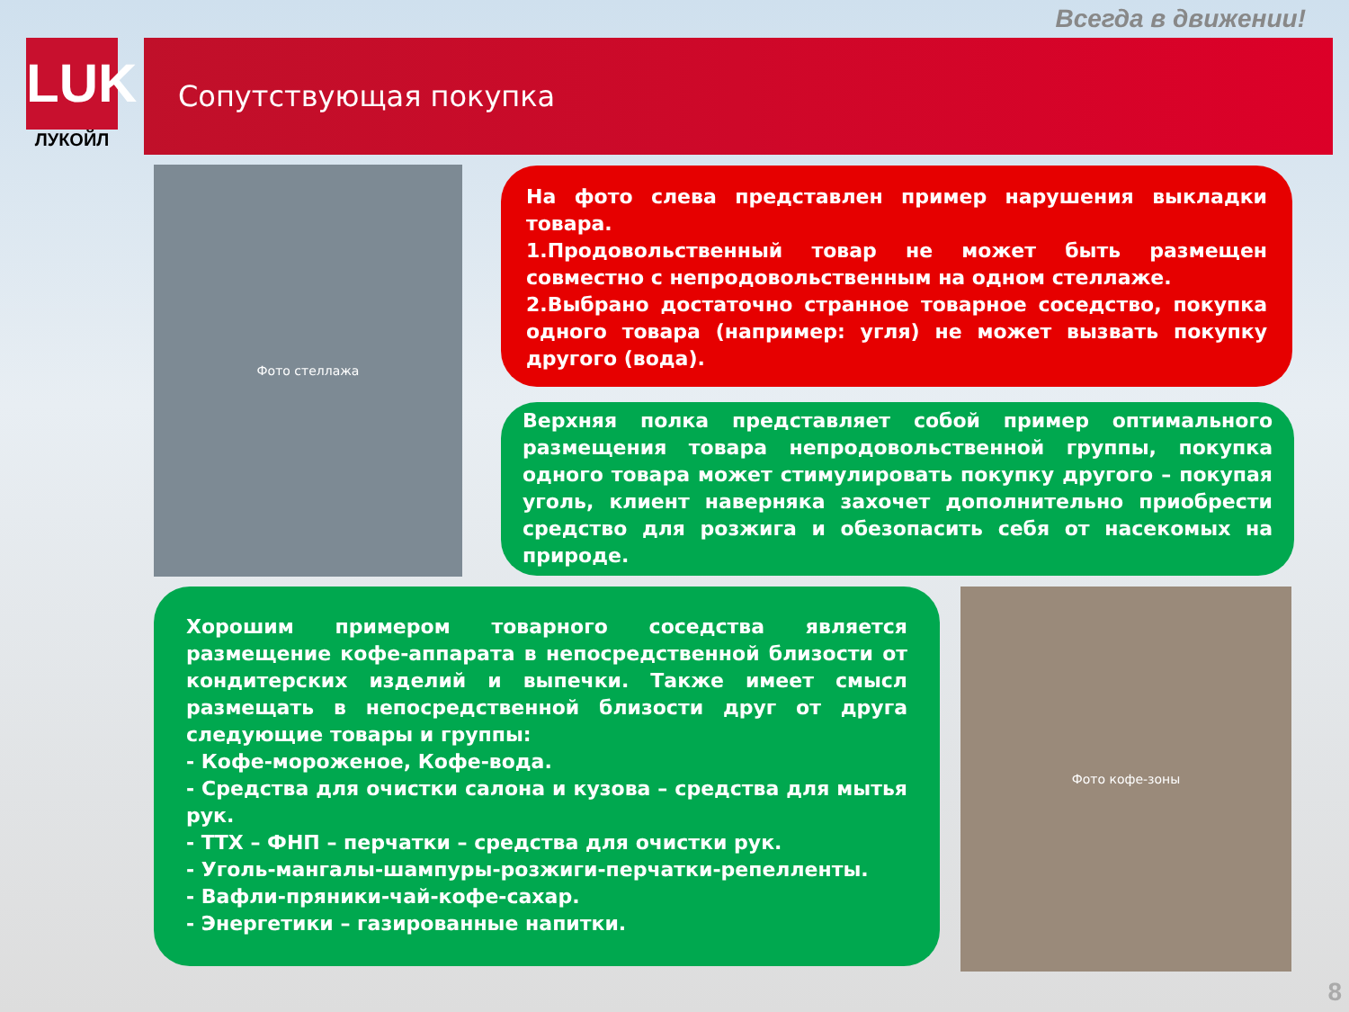Всегда в движении!
LUK
ЛУКОЙЛ
Сопутствующая покупка
Фото стеллажа
На фото слева представлен пример нарушения выкладки товара.
1.Продовольственный товар не может быть размещен совместно с непродовольственным на одном стеллаже.
2.Выбрано достаточно странное товарное соседство, покупка одного товара (например: угля) не может вызвать покупку другого (вода).
Верхняя полка представляет собой пример оптимального размещения товара непродовольственной группы, покупка одного товара может стимулировать покупку другого – покупая уголь, клиент наверняка захочет дополнительно приобрести средство для розжига и обезопасить себя от насекомых на природе.
Хорошим примером товарного соседства является размещение кофе-аппарата в непосредственной близости от кондитерских изделий и выпечки. Также имеет смысл размещать в непосредственной близости друг от друга следующие товары и группы:
- Кофе-мороженое, Кофе-вода.
- Средства для очистки салона и кузова – средства для мытья рук.
- ТТХ – ФНП – перчатки – средства для очистки рук.
- Уголь-мангалы-шампуры-розжиги-перчатки-репелленты.
- Вафли-пряники-чай-кофе-сахар.
- Энергетики – газированные напитки.
Фото кофе-зоны
8